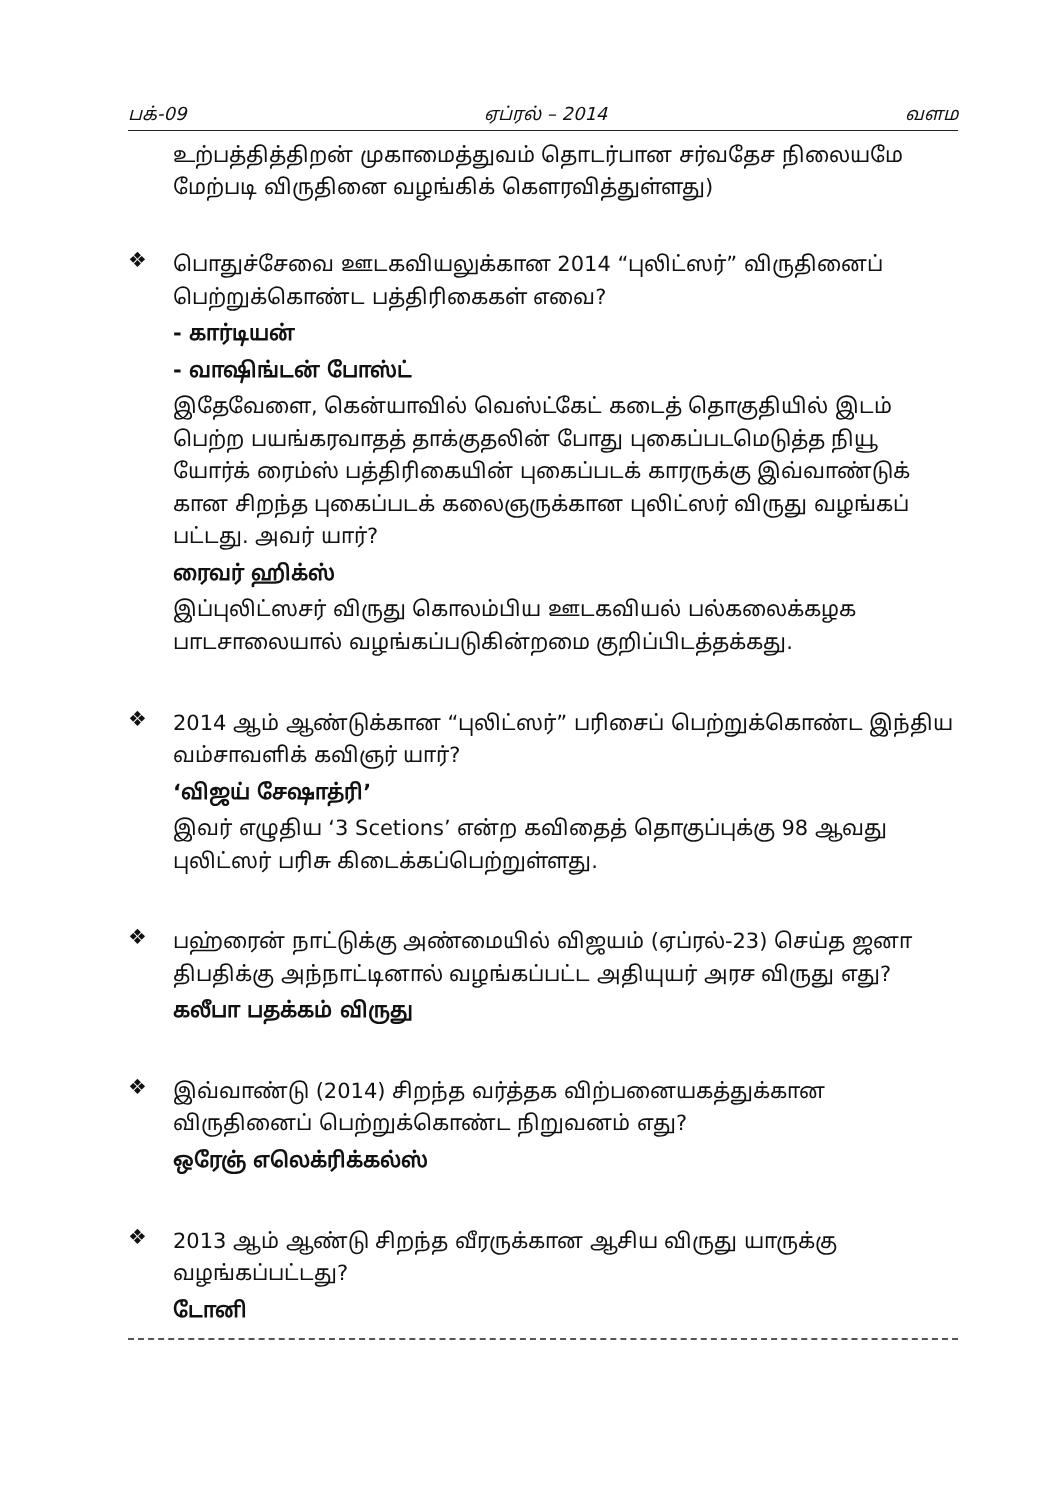பக்-09 ஏப்ரல் – 2014 வளம
உற்பத்தித்திறன் முகாமைத்துவம் தொடர்பான சர்வதேச நிலையமே மேற்படி விருதினை வழங்கிக் கௌரவித்துள்ளது)
❖
பொதுச்சேவை ஊடகவியலுக்கான 2014 “புலிட்ஸர்” விருதினைப் பெற்றுக்கொண்ட பத்திரிகைகள் எவை?
- கார்டியன்
- வாஷிங்டன் போஸ்ட்
இதேவேளை, கென்யாவில் வெஸ்ட்கேட் கடைத் தொகுதியில் இடம் பெற்ற பயங்கரவாதத் தாக்குதலின் போது புகைப்படமெடுத்த நியூ யோர்க் ரைம்ஸ் பத்திரிகையின் புகைப்படக் காரருக்கு இவ்வாண்டுக் கான சிறந்த புகைப்படக் கலைஞருக்கான புலிட்ஸர் விருது வழங்கப் பட்டது. அவர் யார்?
ரைவர் ஹிக்ஸ்
இப்புலிட்ஸசர் விருது கொலம்பிய ஊடகவியல் பல்கலைக்கழக பாடசாலையால் வழங்கப்படுகின்றமை குறிப்பிடத்தக்கது.
❖
2014 ஆம் ஆண்டுக்கான “புலிட்ஸர்” பரிசைப் பெற்றுக்கொண்ட இந்திய வம்சாவளிக் கவிஞர் யார்?
‘விஜய் சேஷாத்ரி’
இவர் எழுதிய ‘3 Scetions’ என்ற கவிதைத் தொகுப்புக்கு 98 ஆவது புலிட்ஸர் பரிசு கிடைக்கப்பெற்றுள்ளது.
❖
பஹ்ரைன் நாட்டுக்கு அண்மையில் விஜயம் (ஏப்ரல்-23) செய்த ஜனா திபதிக்கு அந்நாட்டினால் வழங்கப்பட்ட அதியுயர் அரச விருது எது?
கலீபா பதக்கம் விருது
❖
இவ்வாண்டு (2014) சிறந்த வர்த்தக விற்பனையகத்துக்கான விருதினைப் பெற்றுக்கொண்ட நிறுவனம் எது?
ஒரேஞ் எலெக்ரிக்கல்ஸ்
❖
2013 ஆம் ஆண்டு சிறந்த வீரருக்கான ஆசிய விருது யாருக்கு வழங்கப்பட்டது?
டோனி